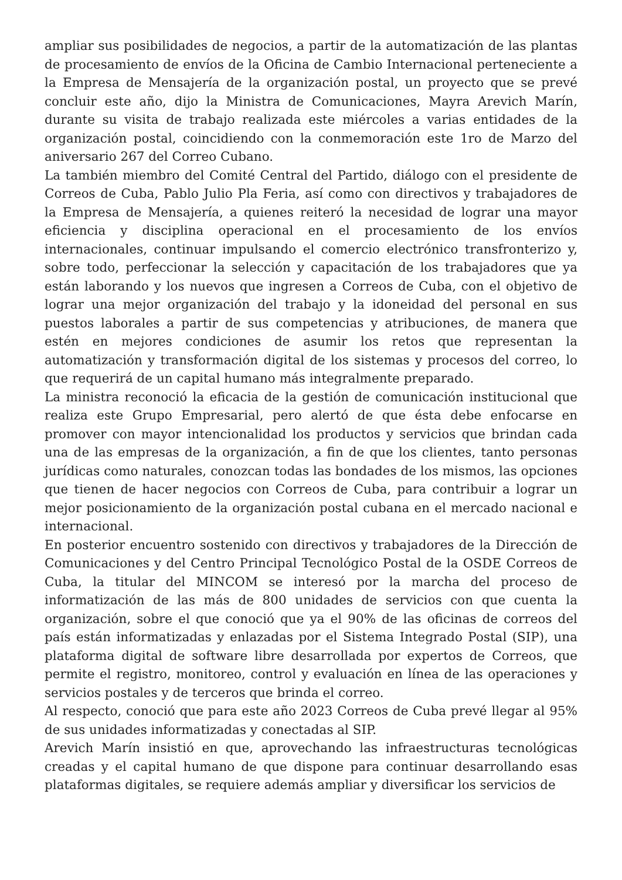ampliar sus posibilidades de negocios, a partir de la automatización de las plantas de procesamiento de envíos de la Oficina de Cambio Internacional perteneciente a la Empresa de Mensajería de la organización postal, un proyecto que se prevé concluir este año, dijo la Ministra de Comunicaciones, Mayra Arevich Marín, durante su visita de trabajo realizada este miércoles a varias entidades de la organización postal, coincidiendo con la conmemoración este 1ro de Marzo del aniversario 267 del Correo Cubano.
La también miembro del Comité Central del Partido, diálogo con el presidente de Correos de Cuba, Pablo Julio Pla Feria, así como con directivos y trabajadores de la Empresa de Mensajería, a quienes reiteró la necesidad de lograr una mayor eficiencia y disciplina operacional en el procesamiento de los envíos internacionales, continuar impulsando el comercio electrónico transfronterizo y, sobre todo, perfeccionar la selección y capacitación de los trabajadores que ya están laborando y los nuevos que ingresen a Correos de Cuba, con el objetivo de lograr una mejor organización del trabajo y la idoneidad del personal en sus puestos laborales a partir de sus competencias y atribuciones, de manera que estén en mejores condiciones de asumir los retos que representan la automatización y transformación digital de los sistemas y procesos del correo, lo que requerirá de un capital humano más integralmente preparado.
La ministra reconoció la eficacia de la gestión de comunicación institucional que realiza este Grupo Empresarial, pero alertó de que ésta debe enfocarse en promover con mayor intencionalidad los productos y servicios que brindan cada una de las empresas de la organización, a fin de que los clientes, tanto personas jurídicas como naturales, conozcan todas las bondades de los mismos, las opciones que tienen de hacer negocios con Correos de Cuba, para contribuir a lograr un mejor posicionamiento de la organización postal cubana en el mercado nacional e internacional.
En posterior encuentro sostenido con directivos y trabajadores de la Dirección de Comunicaciones y del Centro Principal Tecnológico Postal de la OSDE Correos de Cuba, la titular del MINCOM se interesó por la marcha del proceso de informatización de las más de 800 unidades de servicios con que cuenta la organización, sobre el que conoció que ya el 90% de las oficinas de correos del país están informatizadas y enlazadas por el Sistema Integrado Postal (SIP), una plataforma digital de software libre desarrollada por expertos de Correos, que permite el registro, monitoreo, control y evaluación en línea de las operaciones y servicios postales y de terceros que brinda el correo.
Al respecto, conoció que para este año 2023 Correos de Cuba prevé llegar al 95% de sus unidades informatizadas y conectadas al SIP.
Arevich Marín insistió en que, aprovechando las infraestructuras tecnológicas creadas y el capital humano de que dispone para continuar desarrollando esas plataformas digitales, se requiere además ampliar y diversificar los servicios de